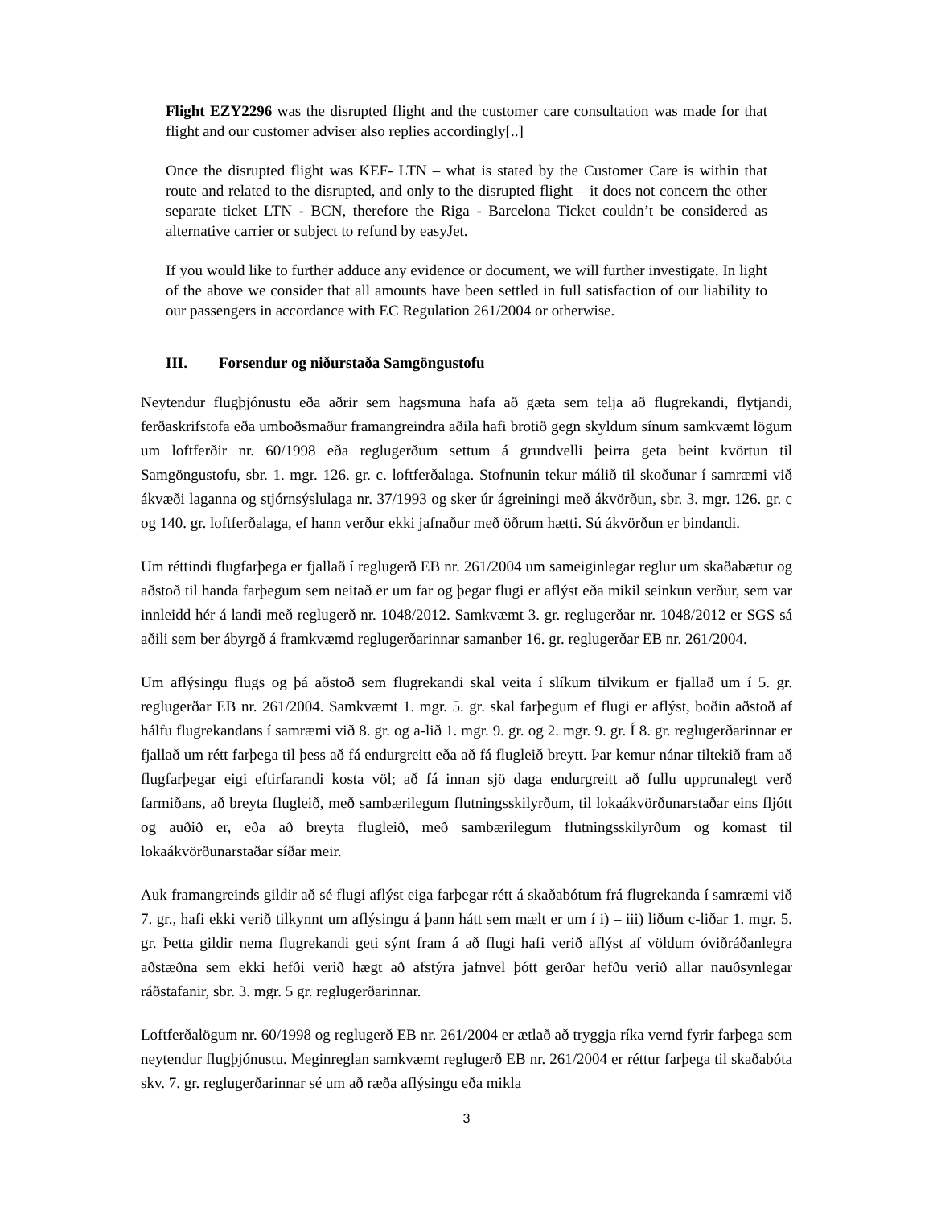Flight EZY2296 was the disrupted flight and the customer care consultation was made for that flight and our customer adviser also replies accordingly[..]
Once the disrupted flight was KEF- LTN – what is stated by the Customer Care is within that route and related to the disrupted, and only to the disrupted flight – it does not concern the other separate ticket LTN - BCN, therefore the Riga - Barcelona Ticket couldn’t be considered as alternative carrier or subject to refund by easyJet.
If you would like to further adduce any evidence or document, we will further investigate. In light of the above we consider that all amounts have been settled in full satisfaction of our liability to our passengers in accordance with EC Regulation 261/2004 or otherwise.
III. Forsendur og niðurstaða Samgöngustofu
Neytendur flugþjónustu eða aðrir sem hagsmuna hafa að gæta sem telja að flugrekandi, flytjandi, ferðaskrifstofa eða umboðsmaður framangreindra aðila hafi brotið gegn skyldum sínum samkvæmt lögum um loftferðir nr. 60/1998 eða reglugerðum settum á grundvelli þeirra geta beint kvörtun til Samgöngustofu, sbr. 1. mgr. 126. gr. c. loftferðalaga. Stofnunin tekur málið til skoðunar í samræmi við ákvæði laganna og stjórnsýslulaga nr. 37/1993 og sker úr ágreiningi með ákvörðun, sbr. 3. mgr. 126. gr. c og 140. gr. loftferðalaga, ef hann verður ekki jafnaður með öðrum hætti. Sú ákvörðun er bindandi.
Um réttindi flugfarþega er fjallað í reglugerð EB nr. 261/2004 um sameiginlegar reglur um skaðabætur og aðstoð til handa farþegum sem neitað er um far og þegar flugi er aflýst eða mikil seinkun verður, sem var innleidd hér á landi með reglugerð nr. 1048/2012. Samkvæmt 3. gr. reglugerðar nr. 1048/2012 er SGS sá aðili sem ber ábyrgð á framkvæmd reglugerðarinnar samanber 16. gr. reglugerðar EB nr. 261/2004.
Um aflýsingu flugs og þá aðstoð sem flugrekandi skal veita í slíkum tilvikum er fjallað um í 5. gr. reglugerðar EB nr. 261/2004. Samkvæmt 1. mgr. 5. gr. skal farþegum ef flugi er aflýst, boðin aðstoð af hálfu flugrekandans í samræmi við 8. gr. og a-lið 1. mgr. 9. gr. og 2. mgr. 9. gr. Í 8. gr. reglugerðarinnar er fjallað um rétt farþega til þess að fá endurgreitt eða að fá flugleið breytt. Þar kemur nánar tiltekið fram að flugfarþegar eigi eftirfarandi kosta völ; að fá innan sjö daga endurgreitt að fullu upprunalegt verð farmiðans, að breyta flugleið, með sambærilegum flutningsskilyrðum, til lokaákvörðunarstaðar eins fljótt og auðið er, eða að breyta flugleið, með sambærilegum flutningsskilyrðum og komast til lokaákvörðunarstaðar síðar meir.
Auk framangreinds gildir að sé flugi aflýst eiga farþegar rétt á skaðabótum frá flugrekanda í samræmi við 7. gr., hafi ekki verið tilkynnt um aflýsingu á þann hátt sem mælt er um í i) – iii) liðum c-liðar 1. mgr. 5. gr. Þetta gildir nema flugrekandi geti sýnt fram á að flugi hafi verið aflýst af völdum óviðráðanlegra aðstæðna sem ekki hefði verið hægt að afstýra jafnvel þótt gerðar hefðu verið allar nauðsynlegar ráðstafanir, sbr. 3. mgr. 5 gr. reglugerðarinnar.
Loftferðalögum nr. 60/1998 og reglugerð EB nr. 261/2004 er ætlað að tryggja ríka vernd fyrir farþega sem neytendur flugþjónustu. Meginreglan samkvæmt reglugerð EB nr. 261/2004 er réttur farþega til skaðabóta skv. 7. gr. reglugerðarinnar sé um að ræða aflýsingu eða mikla
3